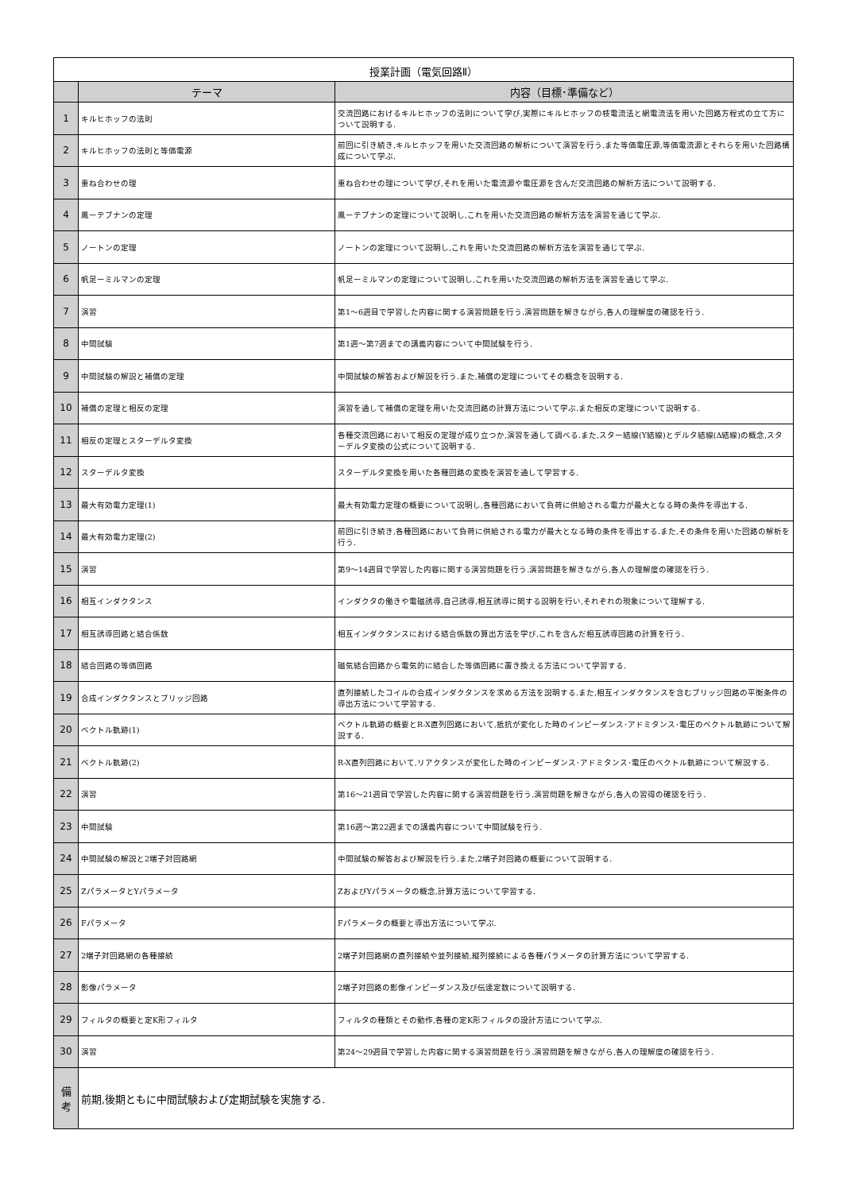| 授業計画（電気回路Ⅱ） | | |
| --- | --- | --- |
| | テーマ | 内容（目標･準備など） |
| 1 | キルヒホッフの法則 | 交流回路におけるキルヒホッフの法則について学び,実際にキルヒホッフの枝電流法と網電流法を用いた回路方程式の立て方について説明する. |
| 2 | キルヒホッフの法則と等価電源 | 前回に引き続き,キルヒホッフを用いた交流回路の解析について演習を行う.また等価電圧源,等価電流源とそれらを用いた回路構成について学ぶ. |
| 3 | 重ね合わせの理 | 重ね合わせの理について学び,それを用いた電流源や電圧源を含んだ交流回路の解析方法について説明する. |
| 4 | 鳳ーテブナンの定理 | 鳳ーテブナンの定理について説明し,これを用いた交流回路の解析方法を演習を通じて学ぶ. |
| 5 | ノートンの定理 | ノートンの定理について説明し,これを用いた交流回路の解析方法を演習を通じて学ぶ. |
| 6 | 帆足ーミルマンの定理 | 帆足ーミルマンの定理について説明し,これを用いた交流回路の解析方法を演習を通じて学ぶ. |
| 7 | 演習 | 第1～6週目で学習した内容に関する演習問題を行う.演習問題を解きながら,各人の理解度の確認を行う. |
| 8 | 中間試験 | 第1週～第7週までの講義内容について中間試験を行う. |
| 9 | 中間試験の解説と補償の定理 | 中間試験の解答および解説を行う.また,補償の定理についてその概念を説明する. |
| 10 | 補償の定理と相反の定理 | 演習を通して補償の定理を用いた交流回路の計算方法について学ぶ.また相反の定理について説明する. |
| 11 | 相反の定理とスターデルタ変換 | 各種交流回路において相反の定理が成り立つか,演習を通して調べる.また,スター結線(Y結線)とデルタ結線(Δ結線)の概念,スターデルタ変換の公式について説明する. |
| 12 | スターデルタ変換 | スターデルタ変換を用いた各種回路の変換を演習を通して学習する. |
| 13 | 最大有効電力定理(1) | 最大有効電力定理の概要について説明し,各種回路において負荷に供給される電力が最大となる時の条件を導出する. |
| 14 | 最大有効電力定理(2) | 前回に引き続き,各種回路において負荷に供給される電力が最大となる時の条件を導出する.また,その条件を用いた回路の解析を行う. |
| 15 | 演習 | 第9～14週目で学習した内容に関する演習問題を行う.演習問題を解きながら,各人の理解度の確認を行う. |
| 16 | 相互インダクタンス | インダクタの働きや電磁誘導,自己誘導,相互誘導に関する説明を行い,それぞれの現象について理解する. |
| 17 | 相互誘導回路と結合係数 | 相互インダクタンスにおける結合係数の算出方法を学び,これを含んだ相互誘導回路の計算を行う. |
| 18 | 結合回路の等価回路 | 磁気結合回路から電気的に結合した等価回路に置き換える方法について学習する. |
| 19 | 合成インダクタンスとブリッジ回路 | 直列接続したコイルの合成インダクタンスを求める方法を説明する.また,相互インダクタンスを含むブリッジ回路の平衡条件の導出方法について学習する. |
| 20 | ベクトル軌跡(1) | ベクトル軌跡の概要とR-X直列回路において,抵抗が変化した時のインピーダンス･アドミタンス･電圧のベクトル軌跡について解説する. |
| 21 | ベクトル軌跡(2) | R-X直列回路において,リアクタンスが変化した時のインピーダンス･アドミタンス･電圧のベクトル軌跡について解説する. |
| 22 | 演習 | 第16～21週目で学習した内容に関する演習問題を行う.演習問題を解きながら,各人の習得の確認を行う. |
| 23 | 中間試験 | 第16週～第22週までの講義内容について中間試験を行う. |
| 24 | 中間試験の解説と2端子対回路網 | 中間試験の解答および解説を行う.また,2端子対回路の概要について説明する. |
| 25 | ZパラメータとYパラメータ | ZおよびYパラメータの概念,計算方法について学習する. |
| 26 | Fパラメータ | Fパラメータの概要と導出方法について学ぶ. |
| 27 | 2端子対回路網の各種接続 | 2端子対回路網の直列接続や並列接続,縦列接続による各種パラメータの計算方法について学習する. |
| 28 | 影像パラメータ | 2端子対回路の影像インピーダンス及び伝達定数について説明する. |
| 29 | フィルタの概要と定K形フィルタ | フィルタの種類とその動作,各種の定K形フィルタの設計方法について学ぶ. |
| 30 | 演習 | 第24～29週目で学習した内容に関する演習問題を行う.演習問題を解きながら,各人の理解度の確認を行う. |
| 備 考 | 前期,後期ともに中間試験および定期試験を実施する. | |